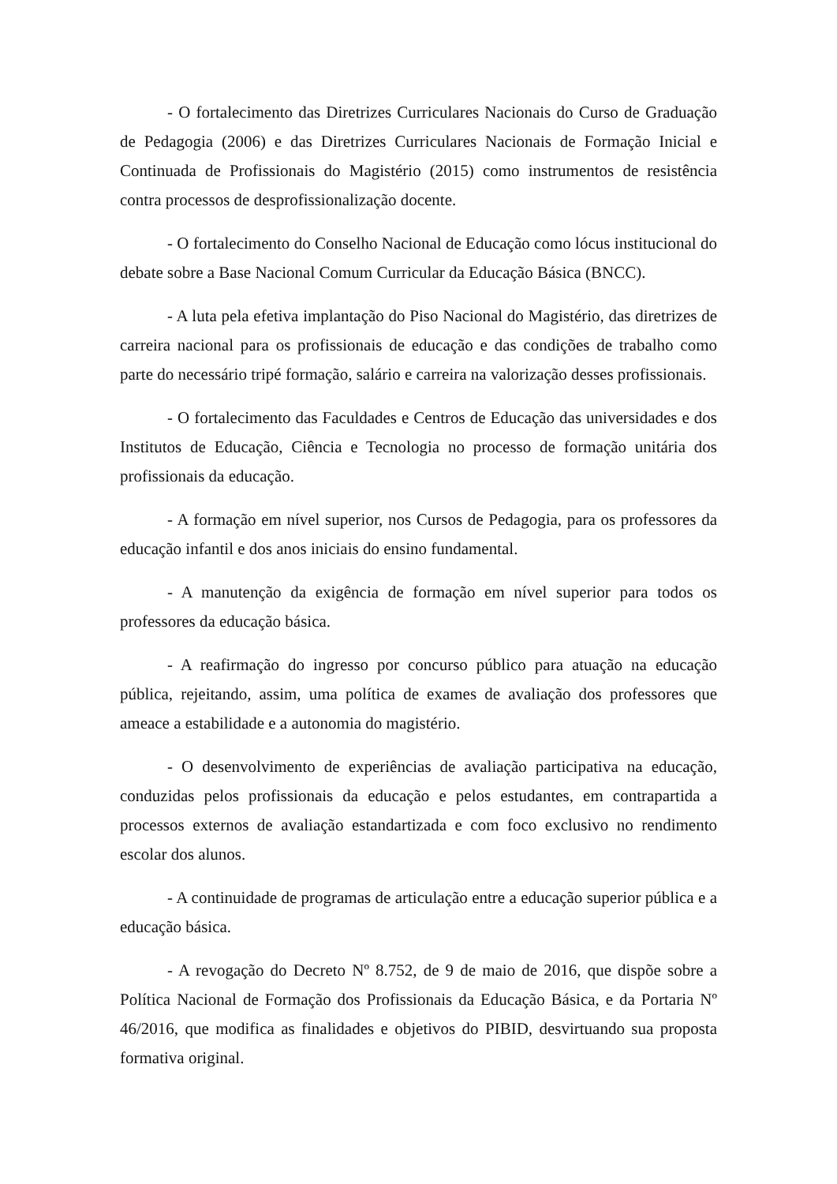- O fortalecimento das Diretrizes Curriculares Nacionais do Curso de Graduação de Pedagogia (2006) e das Diretrizes Curriculares Nacionais de Formação Inicial e Continuada de Profissionais do Magistério (2015) como instrumentos de resistência contra processos de desprofissionalização docente.
- O fortalecimento do Conselho Nacional de Educação como lócus institucional do debate sobre a Base Nacional Comum Curricular da Educação Básica (BNCC).
- A luta pela efetiva implantação do Piso Nacional do Magistério, das diretrizes de carreira nacional para os profissionais de educação e das condições de trabalho como parte do necessário tripé formação, salário e carreira na valorização desses profissionais.
- O fortalecimento das Faculdades e Centros de Educação das universidades e dos Institutos de Educação, Ciência e Tecnologia no processo de formação unitária dos profissionais da educação.
- A formação em nível superior, nos Cursos de Pedagogia, para os professores da educação infantil e dos anos iniciais do ensino fundamental.
- A manutenção da exigência de formação em nível superior para todos os professores da educação básica.
- A reafirmação do ingresso por concurso público para atuação na educação pública, rejeitando, assim, uma política de exames de avaliação dos professores que ameace a estabilidade e a autonomia do magistério.
- O desenvolvimento de experiências de avaliação participativa na educação, conduzidas pelos profissionais da educação e pelos estudantes, em contrapartida a processos externos de avaliação estandartizada e com foco exclusivo no rendimento escolar dos alunos.
- A continuidade de programas de articulação entre a educação superior pública e a educação básica.
- A revogação do Decreto Nº 8.752, de 9 de maio de 2016, que dispõe sobre a Política Nacional de Formação dos Profissionais da Educação Básica, e da Portaria Nº 46/2016, que modifica as finalidades e objetivos do PIBID, desvirtuando sua proposta formativa original.